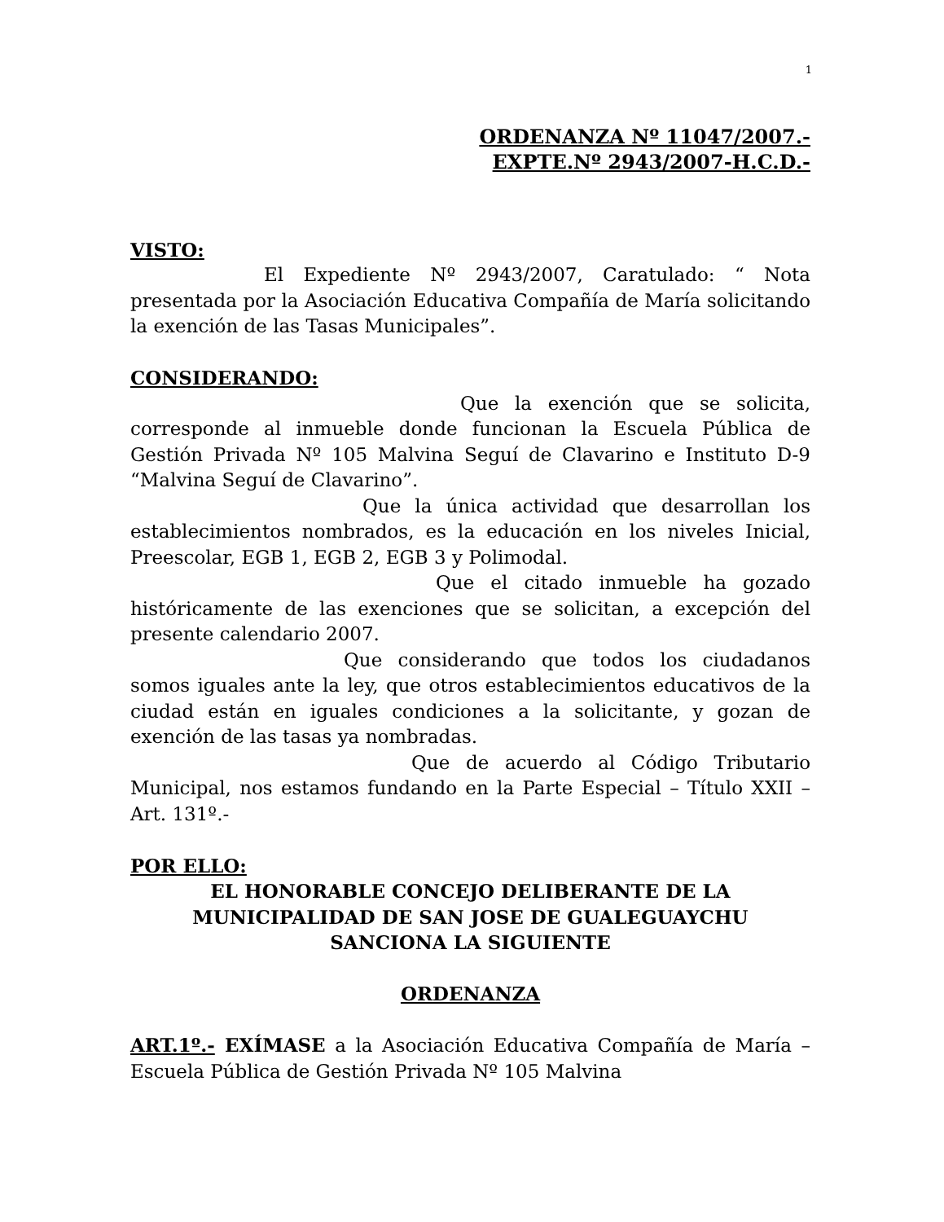1
ORDENANZA Nº 11047/2007.-
EXPTE.Nº 2943/2007-H.C.D.-
VISTO:
El Expediente Nº 2943/2007, Caratulado: “ Nota presentada por la Asociación Educativa Compañía de María solicitando la exención de las Tasas Municipales”.
CONSIDERANDO:
Que la exención que se solicita, corresponde al inmueble donde funcionan la Escuela Pública de Gestión Privada Nº 105 Malvina Seguí de Clavarino e Instituto D-9 “Malvina Seguí de Clavarino”.
Que la única actividad que desarrollan los establecimientos nombrados, es la educación en los niveles Inicial, Preescolar, EGB 1, EGB 2, EGB 3 y Polimodal.
Que el citado inmueble ha gozado históricamente de las exenciones que se solicitan, a excepción del presente calendario 2007.
Que considerando que todos los ciudadanos somos iguales ante la ley, que otros establecimientos educativos de la ciudad están en iguales condiciones a la solicitante, y gozan de exención de las tasas ya nombradas.
Que de acuerdo al Código Tributario Municipal, nos estamos fundando en la Parte Especial – Título XXII – Art. 131º.-
POR ELLO:
EL HONORABLE CONCEJO DELIBERANTE DE LA
MUNICIPALIDAD DE SAN JOSE DE GUALEGUAYCHU
SANCIONA LA SIGUIENTE
ORDENANZA
ART.1º.- EXÍMASE a la Asociación Educativa Compañía de María – Escuela Pública de Gestión Privada Nº 105 Malvina